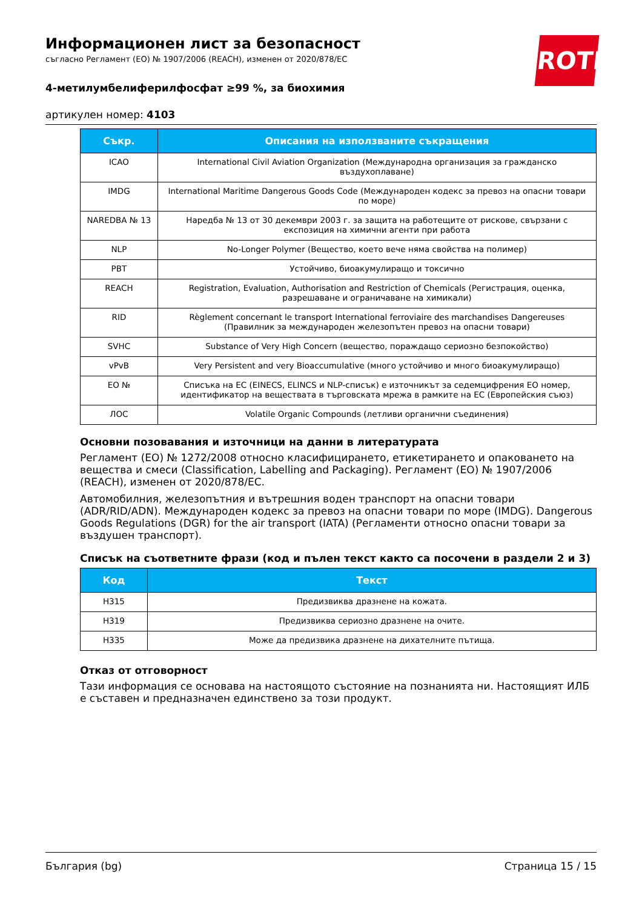Информационен лист за безопасност
съгласно Регламент (ЕО) № 1907/2006 (REACH), изменен от 2020/878/ЕС
ROTH
4-метилумбелиферилфосфат ≥99 %, за биохимия
артикулен номер: 4103
| Съкр. | Описания на използваните съкращения |
| --- | --- |
| ICAO | International Civil Aviation Organization (Международна организация за гражданско въздухоплаване) |
| IMDG | International Maritime Dangerous Goods Code (Международен кодекс за превоз на опасни товари по море) |
| NAREDBA № 13 | Наредба № 13 от 30 декември 2003 г. за защита на работещите от рискове, свързани с експозиция на химични агенти при работа |
| NLP | No-Longer Polymer (Вещество, което вече няма свойства на полимер) |
| PBT | Устойчиво, биоакумулиращо и токсично |
| REACH | Registration, Evaluation, Authorisation and Restriction of Chemicals (Регистрация, оценка, разрешаване и ограничаване на химикали) |
| RID | Règlement concernant le transport International ferroviaire des marchandises Dangereuses (Правилник за международен железопътен превоз на опасни товари) |
| SVHC | Substance of Very High Concern (вещество, пораждащо сериозно безпокойство) |
| vPvB | Very Persistent and very Bioaccumulative (много устойчиво и много биоакумулиращо) |
| ЕО № | Списъка на ЕС (EINECS, ELINCS и NLP-списък) е източникът за седемцифрения ЕО номер, идентификатор на веществата в търговската мрежа в рамките на ЕС (Европейския съюз) |
| ЛОС | Volatile Organic Compounds (летливи органични съединения) |
Основни позовавания и източници на данни в литературата
Регламент (ЕО) № 1272/2008 относно класифицирането, етикетирането и опаковането на вещества и смеси (Classification, Labelling and Packaging). Регламент (ЕО) № 1907/2006 (REACH), изменен от 2020/878/ЕС.
Автомобилния, железопътния и вътрешния воден транспорт на опасни товари (ADR/RID/ADN). Международен кодекс за превоз на опасни товари по море (IMDG). Dangerous Goods Regulations (DGR) for the air transport (IATA) (Регламенти относно опасни товари за въздушен транспорт).
Списък на съответните фрази (код и пълен текст както са посочени в раздели 2 и 3)
| Код | Текст |
| --- | --- |
| H315 | Предизвиква дразнене на кожата. |
| H319 | Предизвиква сериозно дразнене на очите. |
| H335 | Може да предизвика дразнене на дихателните пътища. |
Отказ от отговорност
Тази информация се основава на настоящото състояние на познанията ни. Настоящият ИЛБ е съставен и предназначен единствено за този продукт.
България (bg) Страница 15 / 15